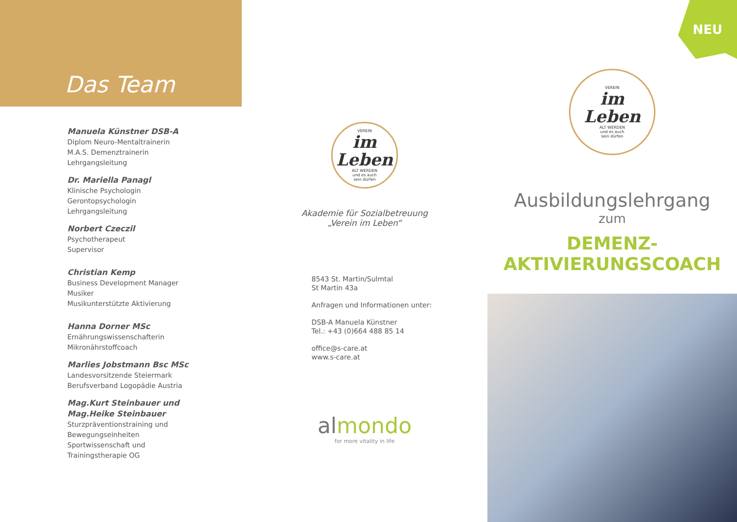Das Team
Manuela Künstner DSB-A
Diplom Neuro-Mentaltrainerin
M.A.S. Demenztrainerin
Lehrgangsleitung
Dr. Mariella Panagl
Klinische Psychologin
Gerontopsychologin
Lehrgangsleitung
Norbert Czeczil
Psychotherapeut
Supervisor
Christian Kemp
Business Development Manager
Musiker
Musikunterstützte Aktivierung
Hanna Dorner MSc
Ernährungswissenschafterin
Mikronährstoffcoach
Marlies Jobstmann Bsc MSc
Landesvorsitzende Steiermark
Berufsverband Logopädie Austria
Mag.Kurt Steinbauer und
Mag.Heike Steinbauer
Sturzpräventionstraining und
Bewegungseinheiten
Sportwissenschaft und
Trainingstherapie OG
VEREIN
im Leben
ALT WERDEN
und es auch
sein dürfen
Akademie für Sozialbetreuung
„Verein im Leben“
8543 St. Martin/Sulmtal
St Martin 43a
Anfragen und Informationen unter:
DSB-A Manuela Künstner
Tel.: +43 (0)664 488 85 14
office@s-care.at
www.s-care.at
almondo
for more vitality in life
NEU
VEREIN
im Leben
ALT WERDEN
und es auch
sein dürfen
Ausbildungslehrgang
zum
DEMENZ-
AKTIVIERUNGSCOACH